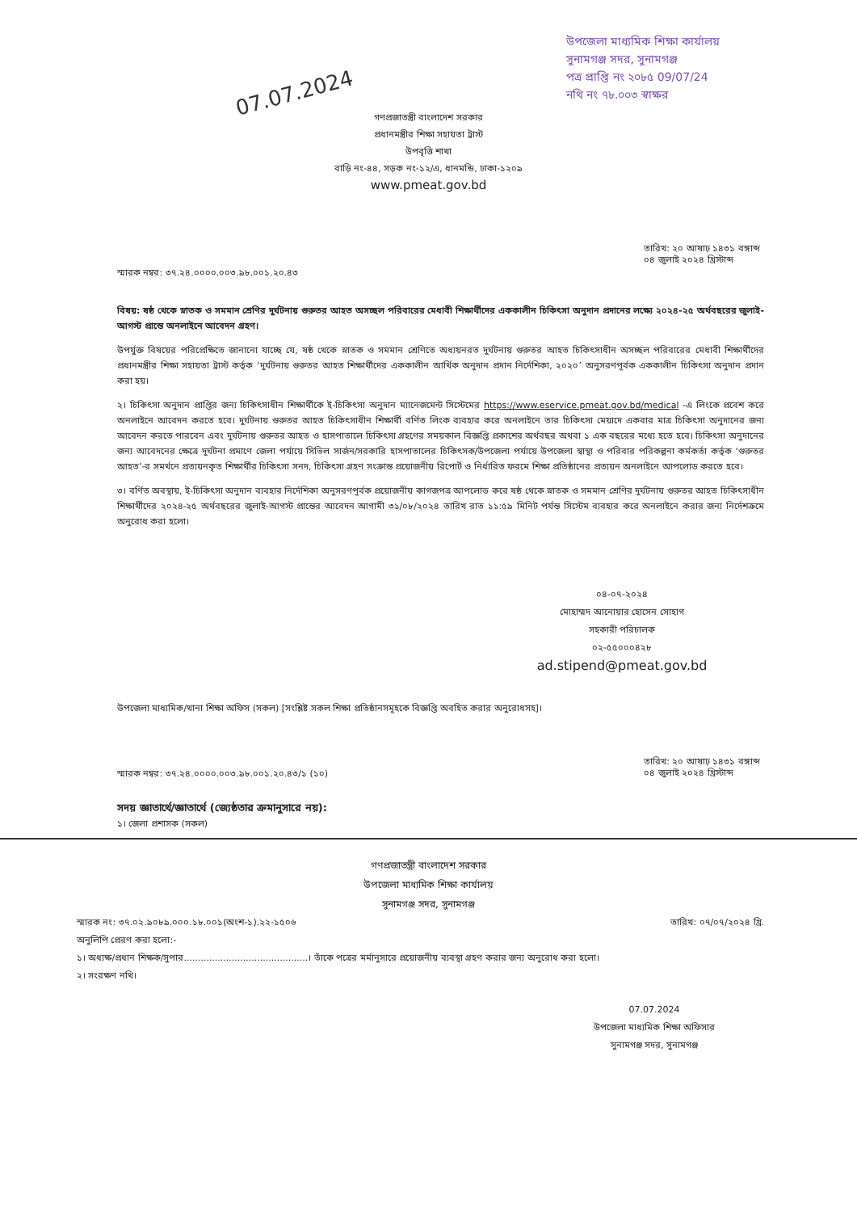07.07.2024
উপজেলা মাধ্যমিক শিক্ষা কার্যালয়
সুনামগঞ্জ সদর, সুনামগঞ্জ
পত্র প্রাপ্তি নং ২০৮৫ 09/07/24
নথি নং ৭৮.০০৩ স্বাক্ষর
গণপ্রজাতন্ত্রী বাংলাদেশ সরকার
প্রধানমন্ত্রীর শিক্ষা সহায়তা ট্রাস্ট
উপবৃত্তি শাখা
বাড়ি নং-৪৪, সড়ক নং-১২/এ, ধানমন্ডি, ঢাকা-১২০৯
www.pmeat.gov.bd
স্মারক নম্বর: ৩৭.২৪.০০০০.০০৩.৯৮.০০১.২০.৪৩ তারিখ: ২০ আষাঢ় ১৪৩১ বঙ্গাব্দ
০৪ জুলাই ২০২৪ খ্রিস্টাব্দ
বিষয়: ষষ্ঠ থেকে স্নাতক ও সমমান শ্রেণির দুর্ঘটনায় গুরুতর আহত অসচ্ছল পরিবারের মেধাবী শিক্ষার্থীদের এককালীন চিকিৎসা অনুদান প্রদানের লক্ষ্যে ২০২৪-২৫ অর্থবছরের জুলাই-আগস্ট প্রান্তে অনলাইনে আবেদন গ্রহণ।
উপর্যুক্ত বিষয়ের পরিপ্রেক্ষিতে জানানো যাচ্ছে যে, ষষ্ঠ থেকে স্নাতক ও সমমান শ্রেণিতে অধ্যয়নরত দুর্ঘটনায় গুরুতর আহত চিকিৎসাধীন অসচ্ছল পরিবারের মেধাবী শিক্ষার্থীদের প্রধানমন্ত্রীর শিক্ষা সহায়তা ট্রাস্ট কর্তৃক ‘দুর্ঘটনায় গুরুতর আহত শিক্ষার্থীদের এককালীন আর্থিক অনুদান প্রদান নির্দেশিকা, ২০২০’ অনুসরণপূর্বক এককালীন চিকিৎসা অনুদান প্রদান করা হয়।
২। চিকিৎসা অনুদান প্রাপ্তির জন্য চিকিৎসাধীন শিক্ষার্থীকে ই-চিকিৎসা অনুদান ম্যানেজমেন্ট সিস্টেমের https://www.eservice.pmeat.gov.bd/medical -এ লিংকে প্রবেশ করে অনলাইনে আবেদন করতে হবে। দুর্ঘটনায় গুরুতর আহত চিকিৎসাধীন শিক্ষার্থী বর্ণিত লিংক ব্যবহার করে অনলাইনে তার চিকিৎসা মেয়াদে একবার মাত্র চিকিৎসা অনুদানের জন্য আবেদন করতে পারবেন এবং দুর্ঘটনায় গুরুতর আহত ও হাসপাতালে চিকিৎসা গ্রহণের সময়কাল বিজ্ঞপ্তি প্রকাশের অর্থবছর অথবা ১ এক বছরের মধ্যে হতে হবে। চিকিৎসা অনুদানের জন্য আবেদনের ক্ষেত্রে দুর্ঘটনা প্রমাণে জেলা পর্যায়ে সিভিল সার্জন/সরকারি হাসপাতালের চিকিৎসক/উপজেলা পর্যায়ে উপজেলা স্বাস্থ্য ও পরিবার পরিকল্পনা কর্মকর্তা কর্তৃক ‘গুরুতর আহত’-র সমর্থনে প্রত্যয়নকৃত শিক্ষার্থীর চিকিৎসা সনদ, চিকিৎসা গ্রহণ সংক্রান্ত প্রয়োজনীয় রিপোর্ট ও নির্ধারিত ফরমে শিক্ষা প্রতিষ্ঠানের প্রত্যয়ন অনলাইনে আপলোড করতে হবে।
৩। বর্ণিত অবস্থায়, ই-চিকিৎসা অনুদান ব্যবহার নির্দেশিকা অনুসরণপূর্বক প্রয়োজনীয় কাগজপত্র আপলোড করে ষষ্ঠ থেকে স্নাতক ও সমমান শ্রেণির দুর্ঘটনায় গুরুতর আহত চিকিৎসাধীন শিক্ষার্থীদের ২০২৪-২৫ অর্থবছরের জুলাই-আগস্ট প্রান্তের আবেদন আগামী ৩১/০৮/২০২৪ তারিখ রাত ১১:৫৯ মিনিট পর্যন্ত সিস্টেম ব্যবহার করে অনলাইনে করার জন্য নির্দেশক্রমে অনুরোধ করা হলো।
০৪-০৭-২০২৪
মোহাম্মদ আনোয়ার হোসেন সোহাগ
সহকারী পরিচালক
০২-৫৫০০০৪২৮
ad.stipend@pmeat.gov.bd
উপজেলা মাধ্যমিক/থানা শিক্ষা অফিস (সকল) [সংশ্লিষ্ট সকল শিক্ষা প্রতিষ্ঠানসমূহকে বিজ্ঞপ্তি অবহিত করার অনুরোধসহ]।
স্মারক নম্বর: ৩৭.২৪.০০০০.০০৩.৯৮.০০১.২০.৪৩/১ (১০) তারিখ: ২০ আষাঢ় ১৪৩১ বঙ্গাব্দ
০৪ জুলাই ২০২৪ খ্রিস্টাব্দ
সদয় জ্ঞাতার্থে/জ্ঞাতার্থে (জ্যেষ্ঠতার ক্রমানুসারে নয়):
১। জেলা প্রশাসক (সকল)
গণপ্রজাতন্ত্রী বাংলাদেশ সরকার
উপজেলা মাধ্যমিক শিক্ষা কার্যালয়
সুনামগঞ্জ সদর, সুনামগঞ্জ
স্মারক নং: ৩৭.০২.৯০৮৯.০০০.১৮.০০১(অংশ-১).২২-১৫০৬ তারিখ: ০৭/০৭/২০২৪ খ্রি.
অনুলিপি প্রেরণ করা হলো:-
১। অধ্যক্ষ/প্রধান শিক্ষক/সুপার............................................। তাঁকে পত্রের মর্মানুসারে প্রয়োজনীয় ব্যবস্থা গ্রহণ করার জন্য অনুরোধ করা হলো।
২। সংরক্ষণ নথি।
07.07.2024
উপজেলা মাধ্যমিক শিক্ষা অফিসার
সুনামগঞ্জ সদর, সুনামগঞ্জ